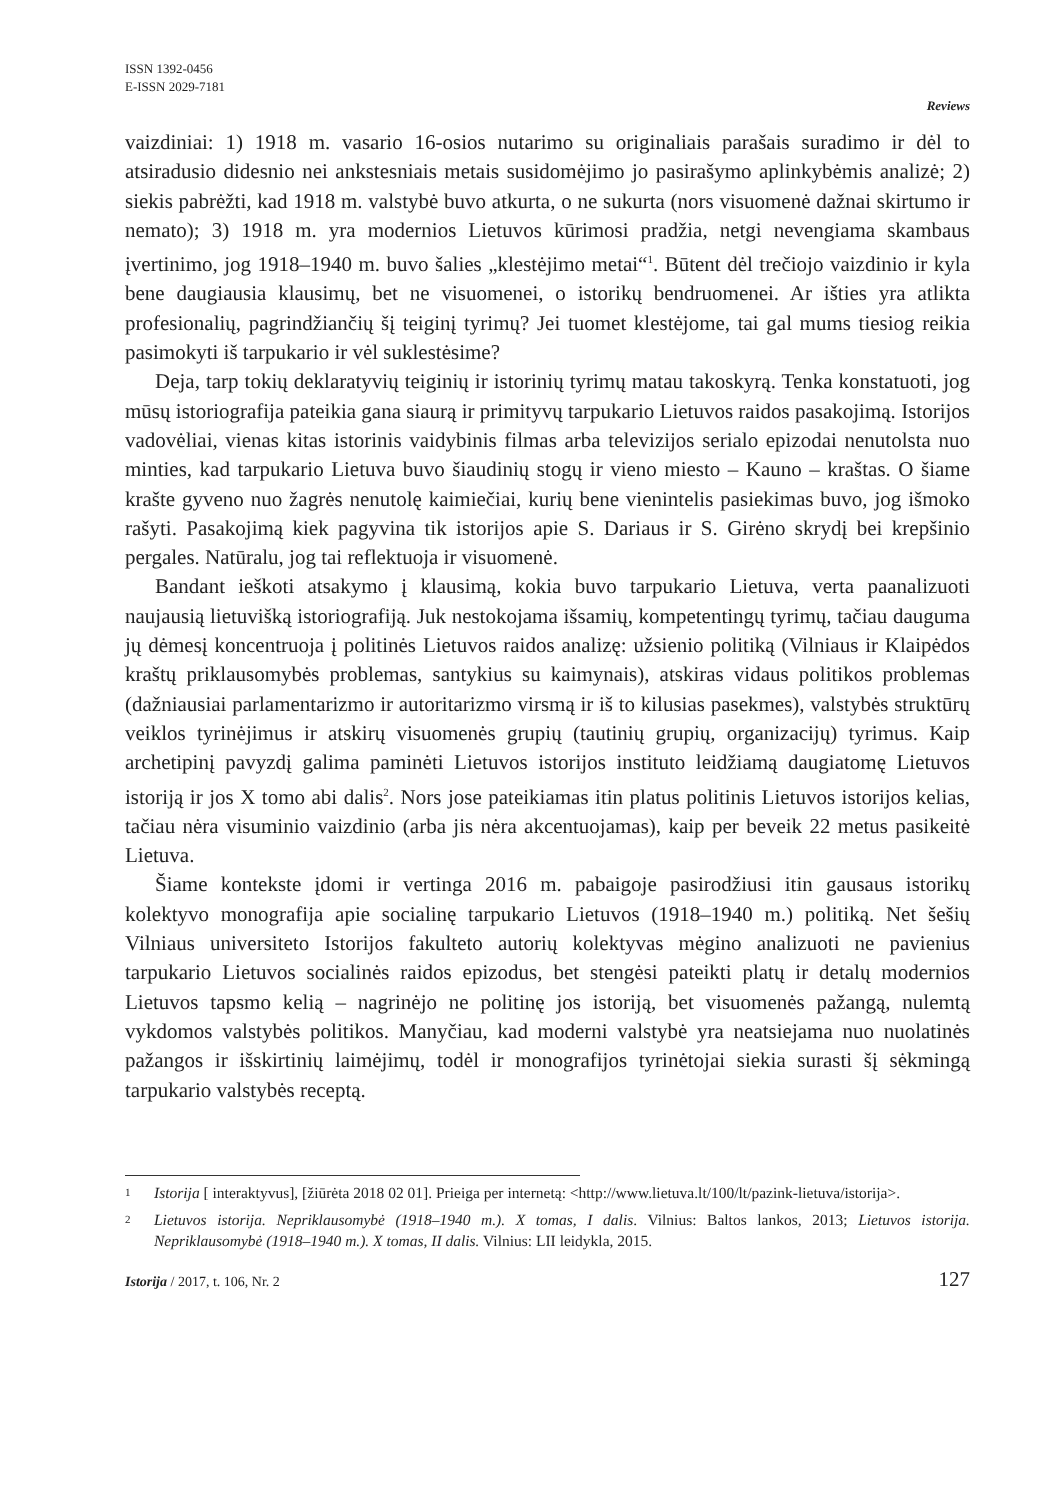ISSN 1392-0456
E-ISSN 2029-7181
Reviews
vaizdiniai: 1) 1918 m. vasario 16-osios nutarimo su originaliais parašais suradimo ir dėl to atsiradusio didesnio nei ankstesniais metais susidomėjimo jo pasirašymo aplinkybėmis analizė; 2) siekis pabrėžti, kad 1918 m. valstybė buvo atkurta, o ne sukurta (nors visuomenė dažnai skirtumo ir nemato); 3) 1918 m. yra modernios Lietuvos kūrimosi pradžia, netgi nevengiama skambaus įvertinimo, jog 1918–1940 m. buvo šalies „klestėjimo metai“<sup>1</sup>. Būtent dėl trečiojo vaizdinio ir kyla bene daugiausia klausimų, bet ne visuomenei, o istorikų bendruomenei. Ar išties yra atlikta profesionalių, pagrindžiančių šį teiginį tyrimų? Jei tuomet klestėjome, tai gal mums tiesiog reikia pasimokyti iš tarpukario ir vėl suklestėsime?
Deja, tarp tokių deklaratyvių teiginių ir istorinių tyrimų matau takoskyrą. Tenka konstatuoti, jog mūsų istoriografija pateikia gana siaurą ir primityvų tarpukario Lietuvos raidos pasakojimą. Istorijos vadovėliai, vienas kitas istorinis vaidybinis filmas arba televizijos serialo epizodai nenutolsta nuo minties, kad tarpukario Lietuva buvo šiaudinių stogų ir vieno miesto – Kauno – kraštas. O šiame krašte gyveno nuo žagrės nenutolę kaimiečiai, kurių bene vienintelis pasiekimas buvo, jog išmoko rašyti. Pasakojimą kiek pagyvina tik istorijos apie S. Dariaus ir S. Girėno skrydį bei krepšinio pergales. Natūralu, jog tai reflektuoja ir visuomenė.
Bandant ieškoti atsakymo į klausimą, kokia buvo tarpukario Lietuva, verta paanalizuoti naujausią lietuvišką istoriografiją. Juk nestokojama išsamių, kompetentingų tyrimų, tačiau dauguma jų dėmesį koncentruoja į politinės Lietuvos raidos analizę: užsienio politiką (Vilniaus ir Klaipėdos kraštų priklausomybės problemas, santykius su kaimynais), atskiras vidaus politikos problemas (dažniausiai parlamentarizmo ir autoritarizmo virsmą ir iš to kilusias pasekmes), valstybės struktūrų veiklos tyrinėjimus ir atskirų visuomenės grupių (tautinių grupių, organizacijų) tyrimus. Kaip archetipinį pavyzdį galima paminėti Lietuvos istorijos instituto leidžiamą daugiatomę Lietuvos istoriją ir jos X tomo abi dalis<sup>2</sup>. Nors jose pateikiamas itin platus politinis Lietuvos istorijos kelias, tačiau nėra visuminio vaizdinio (arba jis nėra akcentuojamas), kaip per beveik 22 metus pasikeitė Lietuva.
Šiame kontekste įdomi ir vertinga 2016 m. pabaigoje pasirodžiusi itin gausaus istorikų kolektyvo monografija apie socialinę tarpukario Lietuvos (1918–1940 m.) politiką. Net šešių Vilniaus universiteto Istorijos fakulteto autorių kolektyvas mėgino analizuoti ne pavienius tarpukario Lietuvos socialinės raidos epizodus, bet stengėsi pateikti platų ir detalų modernios Lietuvos tapsmo kelią – nagrinėjo ne politinę jos istoriją, bet visuomenės pažangą, nulemtą vykdomos valstybės politikos. Manyčiau, kad moderni valstybė yra neatsiejama nuo nuolatinės pažangos ir išskirtinių laimėjimų, todėl ir monografijos tyrinėtojai siekia surasti šį sėkmingą tarpukario valstybės receptą.
1 Istorija [ interaktyvus], [žiūrėta 2018 02 01]. Prieiga per internetą: <http://www.lietuva.lt/100/lt/pazink-lietuva/istorija>.
2 Lietuvos istorija. Nepriklausomybė (1918–1940 m.). X tomas, I dalis. Vilnius: Baltos lankos, 2013; Lietuvos istorija. Nepriklausomybė (1918–1940 m.). X tomas, II dalis. Vilnius: LII leidykla, 2015.
Istorija / 2017, t. 106, Nr. 2 127